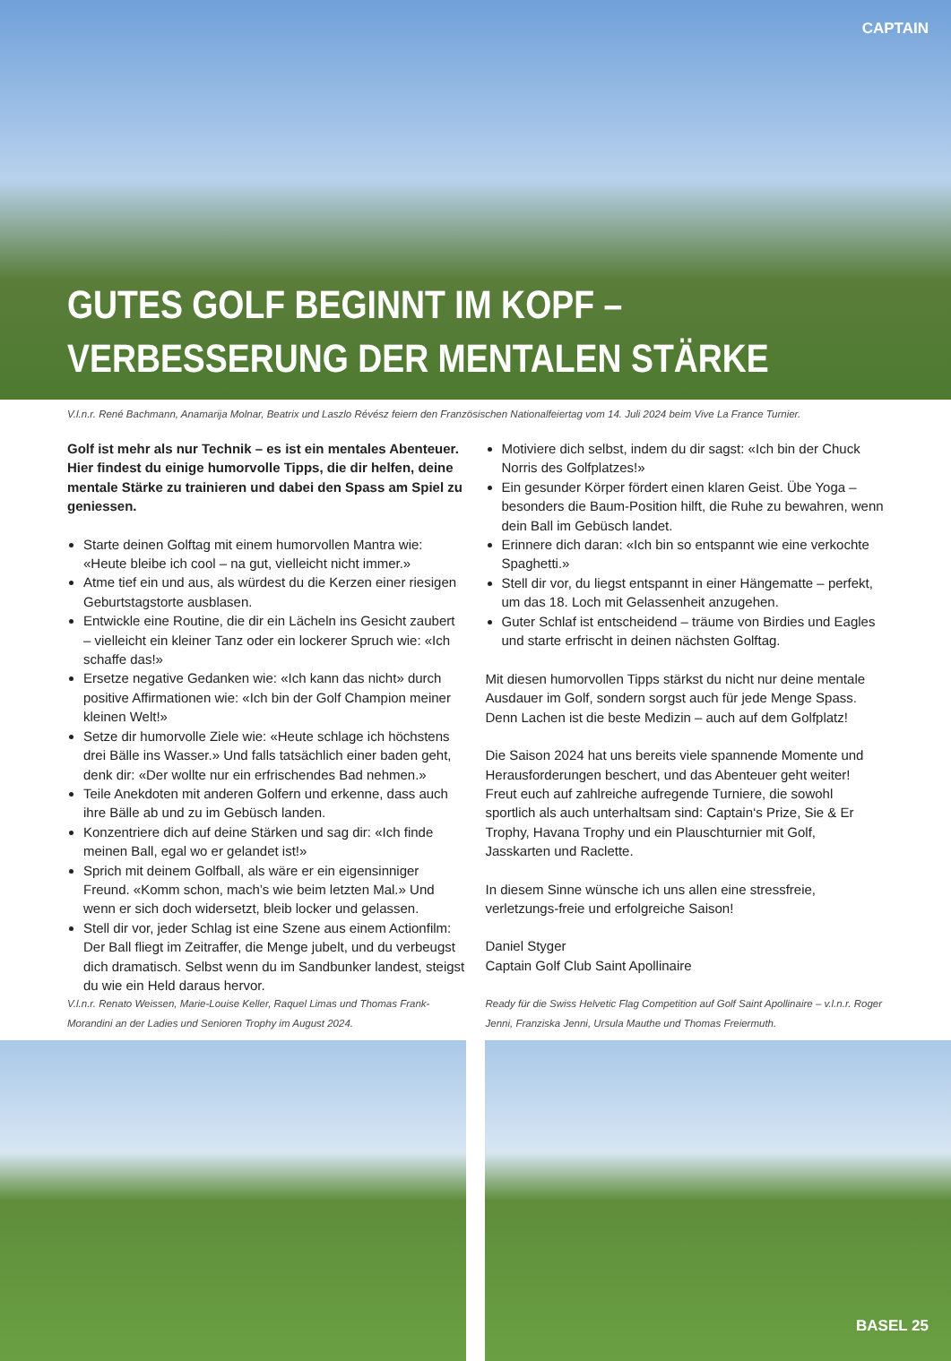CAPTAIN
GUTES GOLF BEGINNT IM KOPF –
VERBESSERUNG DER MENTALEN STÄRKE
V.l.n.r. René Bachmann, Anamarija Molnar, Beatrix und Laszlo Révész feiern den Französischen Nationalfeiertag vom 14. Juli 2024 beim Vive La France Turnier.
Golf ist mehr als nur Technik – es ist ein mentales Abenteuer. Hier findest du einige humorvolle Tipps, die dir helfen, deine mentale Stärke zu trainieren und dabei den Spass am Spiel zu geniessen.
Starte deinen Golftag mit einem humorvollen Mantra wie: «Heute bleibe ich cool – na gut, vielleicht nicht immer.»
Atme tief ein und aus, als würdest du die Kerzen einer riesigen Geburtstagstorte ausblasen.
Entwickle eine Routine, die dir ein Lächeln ins Gesicht zaubert – vielleicht ein kleiner Tanz oder ein lockerer Spruch wie: «Ich schaffe das!»
Ersetze negative Gedanken wie: «Ich kann das nicht» durch positive Affirmationen wie: «Ich bin der Golf Champion meiner kleinen Welt!»
Setze dir humorvolle Ziele wie: «Heute schlage ich höchstens drei Bälle ins Wasser.» Und falls tatsächlich einer baden geht, denk dir: «Der wollte nur ein erfrischendes Bad nehmen.»
Teile Anekdoten mit anderen Golfern und erkenne, dass auch ihre Bälle ab und zu im Gebüsch landen.
Konzentriere dich auf deine Stärken und sag dir: «Ich finde meinen Ball, egal wo er gelandet ist!»
Sprich mit deinem Golfball, als wäre er ein eigensinniger Freund. «Komm schon, mach’s wie beim letzten Mal.» Und wenn er sich doch widersetzt, bleib locker und gelassen.
Stell dir vor, jeder Schlag ist eine Szene aus einem Actionfilm: Der Ball fliegt im Zeitraffer, die Menge jubelt, und du verbeugst dich dramatisch. Selbst wenn du im Sandbunker landest, steigst du wie ein Held daraus hervor.
Motiviere dich selbst, indem du dir sagst: «Ich bin der Chuck Norris des Golfplatzes!»
Ein gesunder Körper fördert einen klaren Geist. Übe Yoga – besonders die Baum-Position hilft, die Ruhe zu bewahren, wenn dein Ball im Gebüsch landet.
Erinnere dich daran: «Ich bin so entspannt wie eine verkochte Spaghetti.»
Stell dir vor, du liegst entspannt in einer Hängematte – perfekt, um das 18. Loch mit Gelassenheit anzugehen.
Guter Schlaf ist entscheidend – träume von Birdies und Eagles und starte erfrischt in deinen nächsten Golftag.
Mit diesen humorvollen Tipps stärkst du nicht nur deine mentale Ausdauer im Golf, sondern sorgst auch für jede Menge Spass. Denn Lachen ist die beste Medizin – auch auf dem Golfplatz!
Die Saison 2024 hat uns bereits viele spannende Momente und Herausforderungen beschert, und das Abenteuer geht weiter! Freut euch auf zahlreiche aufregende Turniere, die sowohl sportlich als auch unterhaltsam sind: Captain‘s Prize, Sie & Er Trophy, Havana Trophy und ein Plauschturnier mit Golf, Jasskarten und Raclette.
In diesem Sinne wünsche ich uns allen eine stressfreie, verletzungs-freie und erfolgreiche Saison!
Daniel Styger
Captain Golf Club Saint Apollinaire
V.l.n.r. Renato Weissen, Marie-Louise Keller, Raquel Limas und Thomas Frank-Morandini an der Ladies und Senioren Trophy im August 2024.
Ready für die Swiss Helvetic Flag Competition auf Golf Saint Apollinaire – v.l.n.r. Roger Jenni, Franziska Jenni, Ursula Mauthe und Thomas Freiermuth.
BASEL 25